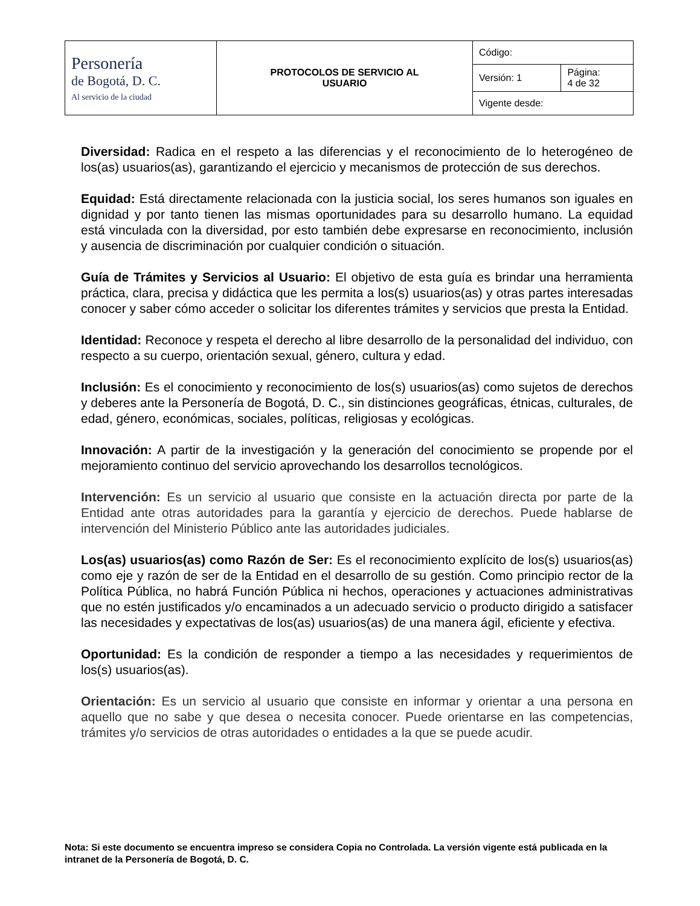| Personería de Bogotá, D. C. Al servicio de la ciudad | PROTOCOLOS DE SERVICIO AL USUARIO | Código: | |
| | | Versión: 1 | Página: 4 de 32 |
| | | Vigente desde: | |
Diversidad: Radica en el respeto a las diferencias y el reconocimiento de lo heterogéneo de los(as) usuarios(as), garantizando el ejercicio y mecanismos de protección de sus derechos.
Equidad: Está directamente relacionada con la justicia social, los seres humanos son iguales en dignidad y por tanto tienen las mismas oportunidades para su desarrollo humano. La equidad está vinculada con la diversidad, por esto también debe expresarse en reconocimiento, inclusión y ausencia de discriminación por cualquier condición o situación.
Guía de Trámites y Servicios al Usuario: El objetivo de esta guía es brindar una herramienta práctica, clara, precisa y didáctica que les permita a los(s) usuarios(as) y otras partes interesadas conocer y saber cómo acceder o solicitar los diferentes trámites y servicios que presta la Entidad.
Identidad: Reconoce y respeta el derecho al libre desarrollo de la personalidad del individuo, con respecto a su cuerpo, orientación sexual, género, cultura y edad.
Inclusión: Es el conocimiento y reconocimiento de los(s) usuarios(as) como sujetos de derechos y deberes ante la Personería de Bogotá, D. C., sin distinciones geográficas, étnicas, culturales, de edad, género, económicas, sociales, políticas, religiosas y ecológicas.
Innovación: A partir de la investigación y la generación del conocimiento se propende por el mejoramiento continuo del servicio aprovechando los desarrollos tecnológicos.
Intervención: Es un servicio al usuario que consiste en la actuación directa por parte de la Entidad ante otras autoridades para la garantía y ejercicio de derechos. Puede hablarse de intervención del Ministerio Público ante las autoridades judiciales.
Los(as) usuarios(as) como Razón de Ser: Es el reconocimiento explícito de los(s) usuarios(as) como eje y razón de ser de la Entidad en el desarrollo de su gestión. Como principio rector de la Política Pública, no habrá Función Pública ni hechos, operaciones y actuaciones administrativas que no estén justificados y/o encaminados a un adecuado servicio o producto dirigido a satisfacer las necesidades y expectativas de los(as) usuarios(as) de una manera ágil, eficiente y efectiva.
Oportunidad: Es la condición de responder a tiempo a las necesidades y requerimientos de los(s) usuarios(as).
Orientación: Es un servicio al usuario que consiste en informar y orientar a una persona en aquello que no sabe y que desea o necesita conocer. Puede orientarse en las competencias, trámites y/o servicios de otras autoridades o entidades a la que se puede acudir.
Nota: Si este documento se encuentra impreso se considera Copia no Controlada. La versión vigente está publicada en la intranet de la Personería de Bogotá, D. C.